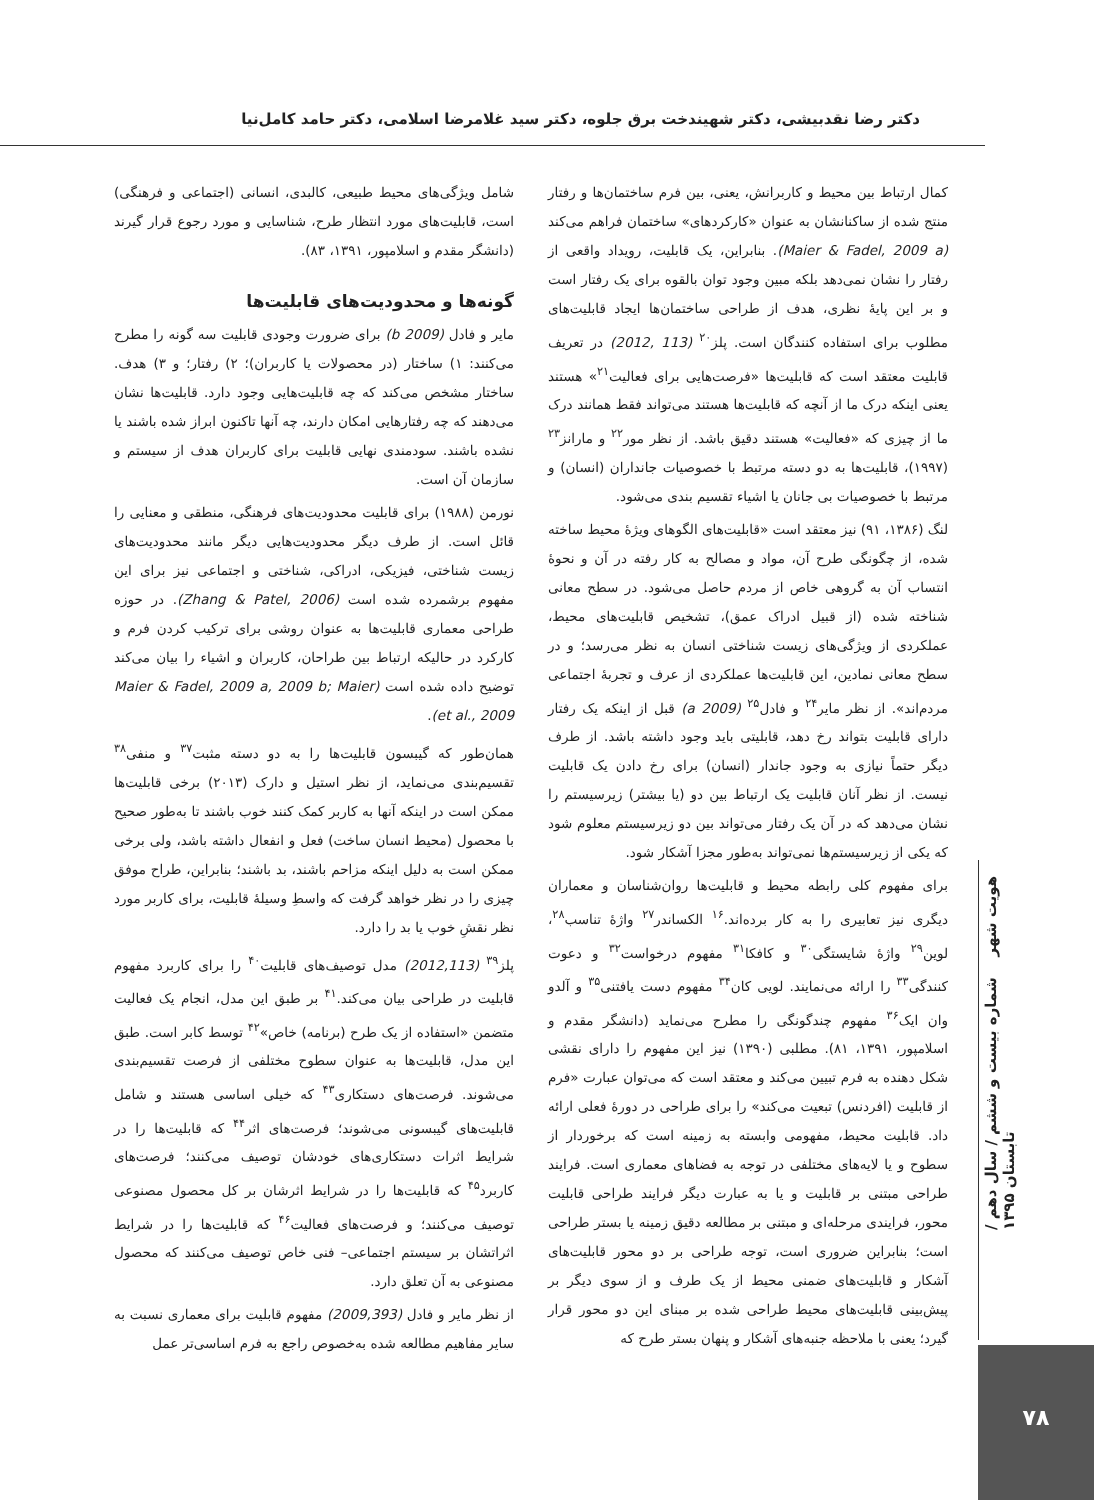دکتر رضا نقدبیشی، دکتر شهیندخت برق جلوه، دکتر سید غلامرضا اسلامی، دکتر حامد کامل‌نیا
کمال ارتباط بین محیط و کاربرانش، یعنی، بین فرم ساختمان‌ها و رفتار منتج شده از ساکنانشان به عنوان «کارکردهای» ساختمان فراهم می‌کند (Maier & Fadel, 2009 a). بنابراین، یک قابلیت، رویداد واقعی از رفتار را نشان نمی‌دهد بلکه مبین وجود توان بالقوه برای یک رفتار است و بر این پایهٔ نظری، هدف از طراحی ساختمان‌ها ایجاد قابلیت‌های مطلوب برای استفاده کنندگان است. پلز<sup>۲۰</sup> (113 ,2012) در تعریف قابلیت معتقد است که قابلیت‌ها «فرصت‌هایی برای فعالیت<sup>۲۱</sup>» هستند یعنی اینکه درک ما از آنچه که قابلیت‌ها هستند می‌تواند فقط همانند درک ما از چیزی که «فعالیت» هستند دقیق باشد. از نظر مور<sup>۲۲</sup> و مارانز<sup>۲۳</sup> (۱۹۹۷)، قابلیت‌ها به دو دسته مرتبط با خصوصیات جانداران (انسان) و مرتبط با خصوصیات بی جانان یا اشیاء تقسیم بندی می‌شود.
لنگ (۱۳۸۶، ۹۱) نیز معتقد است «قابلیت‌های الگوهای ویژهٔ محیط ساخته شده، از چگونگی طرح آن، مواد و مصالح به کار رفته در آن و نحوهٔ انتساب آن به گروهی خاص از مردم حاصل می‌شود. در سطح معانی شناخته شده (از قبیل ادراک عمق)، تشخیص قابلیت‌های محیط، عملکردی از ویژگی‌های زیست شناختی انسان به نظر می‌رسد؛ و در سطح معانی نمادین، این قابلیت‌ها عملکردی از عرف و تجربهٔ اجتماعی مردم‌اند». از نظر مایر<sup>۲۴</sup> و فادل<sup>۲۵</sup> (2009 a) قبل از اینکه یک رفتار دارای قابلیت بتواند رخ دهد، قابلیتی باید وجود داشته باشد. از طرف دیگر حتماً نیازی به وجود جاندار (انسان) برای رخ دادن یک قابلیت نیست. از نظر آنان قابلیت یک ارتباط بین دو (یا بیشتر) زیرسیستم را نشان می‌دهد که در آن یک رفتار می‌تواند بین دو زیرسیستم معلوم شود که یکی از زیرسیستم‌ها نمی‌تواند به‌طور مجزا آشکار شود.
برای مفهوم کلی رابطه محیط و قابلیت‌ها روان‌شناسان و معماران دیگری نیز تعابیری را به کار برده‌اند.<sup>۱۶</sup> الکساندر<sup>۲۷</sup> واژهٔ تناسب<sup>۲۸</sup>، لوین<sup>۲۹</sup> واژهٔ شایستگی<sup>۳۰</sup> و کافکا<sup>۳۱</sup> مفهوم درخواست<sup>۳۲</sup> و دعوت کنندگی<sup>۳۳</sup> را ارائه می‌نمایند. لویی کان<sup>۳۴</sup> مفهوم دست یافتنی<sup>۳۵</sup> و آلدو وان ایک<sup>۳۶</sup> مفهوم چندگونگی را مطرح می‌نماید (دانشگر مقدم و اسلامپور، ۱۳۹۱، ۸۱). مطلبی (۱۳۹۰) نیز این مفهوم را دارای نقشی شکل دهنده به فرم تبیین می‌کند و معتقد است که می‌توان عبارت «فرم از قابلیت (افردنس) تبعیت می‌کند» را برای طراحی در دورهٔ فعلی ارائه داد. قابلیت محیط، مفهومی وابسته به زمینه است که برخوردار از سطوح و یا لایه‌های مختلفی در توجه به فضاهای معماری است. فرایند طراحی مبتنی بر قابلیت و یا به عبارت دیگر فرایند طراحی قابلیت محور، فرایندی مرحله‌ای و مبتنی بر مطالعه دقیق زمینه یا بستر طراحی است؛ بنابراین ضروری است، توجه طراحی بر دو محور قابلیت‌های آشکار و قابلیت‌های ضمنی محیط از یک طرف و از سوی دیگر بر پیش‌بینی قابلیت‌های محیط طراحی شده بر مبنای این دو محور قرار گیرد؛ یعنی با ملاحظه جنبه‌های آشکار و پنهان بستر طرح که
شامل ویژگی‌های محیط طبیعی، کالبدی، انسانی (اجتماعی و فرهنگی) است، قابلیت‌های مورد انتظار طرح، شناسایی و مورد رجوع قرار گیرند (دانشگر مقدم و اسلامپور، ۱۳۹۱، ۸۳).
گونه‌ها و محدودیت‌های قابلیت‌ها
مایر و فادل (2009 b) برای ضرورت وجودی قابلیت سه گونه را مطرح می‌کنند: ۱) ساختار (در محصولات یا کاربران)؛ ۲) رفتار؛ و ۳) هدف. ساختار مشخص می‌کند که چه قابلیت‌هایی وجود دارد. قابلیت‌ها نشان می‌دهند که چه رفتارهایی امکان دارند، چه آنها تاکنون ابراز شده باشند یا نشده باشند. سودمندی نهایی قابلیت برای کاربران هدف از سیستم و سازمان آن است.
نورمن (۱۹۸۸) برای قابلیت محدودیت‌های فرهنگی، منطقی و معنایی را قائل است. از طرف دیگر محدودیت‌هایی دیگر مانند محدودیت‌های زیست شناختی، فیزیکی، ادراکی، شناختی و اجتماعی نیز برای این مفهوم برشمرده شده است (Zhang & Patel, 2006). در حوزه طراحی معماری قابلیت‌ها به عنوان روشی برای ترکیب کردن فرم و کارکرد در حالیکه ارتباط بین طراحان، کاربران و اشیاء را بیان می‌کند توضیح داده شده است (Maier & Fadel, 2009 a, 2009 b; Maier et al., 2009).
همان‌طور که گیبسون قابلیت‌ها را به دو دسته مثبت<sup>۳۷</sup> و منفی<sup>۳۸</sup> تقسیم‌بندی می‌نماید، از نظر استیل و دارک (۲۰۱۳) برخی قابلیت‌ها ممکن است در اینکه آنها به کاربر کمک کنند خوب باشند تا به‌طور صحیح با محصول (محیط انسان ساخت) فعل و انفعال داشته باشد، ولی برخی ممکن است به دلیل اینکه مزاحم باشند، بد باشند؛ بنابراین، طراح موفق چیزی را در نظر خواهد گرفت که واسطِ وسیلهٔ قابلیت، برای کاربر مورد نظر نقشِ خوب یا بد را دارد.
پلز<sup>۳۹</sup> (2012,113) مدل توصیف‌های قابلیت<sup>۴۰</sup> را برای کاربرد مفهوم قابلیت در طراحی بیان می‌کند.<sup>۴۱</sup> بر طبق این مدل، انجام یک فعالیت متضمن «استفاده از یک طرح (برنامه) خاص»<sup>۴۲</sup> توسط کابر است. طبق این مدل، قابلیت‌ها به عنوان سطوح مختلفی از فرصت تقسیم‌بندی می‌شوند. فرصت‌های دستکاری<sup>۴۳</sup> که خیلی اساسی هستند و شامل قابلیت‌های گیبسونی می‌شوند؛ فرصت‌های اثر<sup>۴۴</sup> که قابلیت‌ها را در شرایط اثرات دستکاری‌های خودشان توصیف می‌کنند؛ فرصت‌های کاربرد<sup>۴۵</sup> که قابلیت‌ها را در شرایط اثرشان بر کل محصول مصنوعی توصیف می‌کنند؛ و فرصت‌های فعالیت<sup>۴۶</sup> که قابلیت‌ها را در شرایط اثراتشان بر سیستم اجتماعی– فنی خاص توصیف می‌کنند که محصول مصنوعی به آن تعلق دارد.
از نظر مایر و فادل (2009,393) مفهوم قابلیت برای معماری نسبت به سایر مفاهیم مطالعه شده به‌خصوص راجع به فرم اساسی‌تر عمل
هویت شهر شماره بیست و ششم / سال دهم /تابستان ۱۳۹۵
۷۸